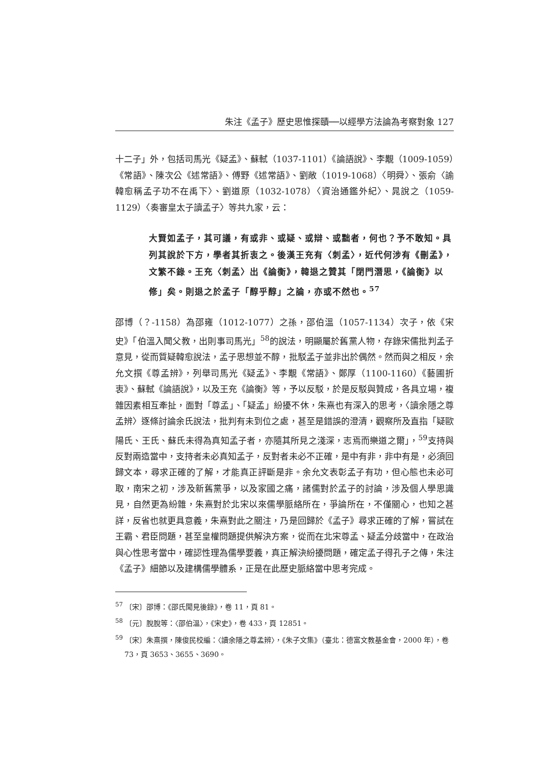朱注《孟子》歷史思惟探賾──以經學方法論為考察對象 127
十二子」外，包括司馬光《疑孟》、蘇軾（1037-1101）《論語說》、李覯（1009-1059）《常語》、陳次公《述常語》、傅野《述常語》、劉敞（1019-1068）〈明舜〉、張俞〈諭韓愈稱孟子功不在禹下〉、劉道原（1032-1078）〈資治通鑑外紀〉、晁說之（1059-1129）〈奏審皇太子讀孟子〉等共九家，云：
大賢如孟子，其可議，有或非、或疑、或辯、或黜者，何也？予不敢知。具列其說於下方，學者其折衷之。後漢王充有〈刺孟〉，近代何涉有《刪孟》，文繁不錄。王充〈刺孟〉出《論衡》，韓退之贊其「閉門潛思，《論衡》以修」矣。則退之於孟子「醇乎醇」之論，亦或不然也。<sup>57</sup>
邵博（？-1158）為邵雍（1012-1077）之孫，邵伯溫（1057-1134）次子，依《宋史》「伯溫入聞父教，出則事司馬光」<sup>58</sup>的說法，明顯屬於舊黨人物，存錄宋儒批判孟子意見，從而質疑韓愈說法，孟子思想並不醇，批駁孟子並非出於偶然。然而與之相反，余允文撰《尊孟辨》，列舉司馬光《疑孟》、李覯《常語》、鄭厚（1100-1160）《藝圃折衷》、蘇軾《論語說》，以及王充《論衡》等，予以反駁，於是反駁與贊成，各具立場，複雜因素相互牽扯，面對「尊孟」、「疑孟」紛擾不休，朱熹也有深入的思考，〈讀余隱之尊孟辨〉逐條討論余氏說法，批判有未到位之處，甚至是錯誤的澄清，觀察所及直指「疑歐陽氏、王氏、蘇氏未得為真知孟子者，亦隨其所見之淺深，志焉而樂道之爾」，<sup>59</sup>支持與反對兩造當中，支持者未必真知孟子，反對者未必不正確，是中有非，非中有是，必須回歸文本，尋求正確的了解，才能真正評斷是非。余允文表彰孟子有功，但心態也未必可取，南宋之初，涉及新舊黨爭，以及家國之痛，諸儒對於孟子的討論，涉及個人學思識見，自然更為紛雜，朱熹對於北宋以來儒學脈絡所在，爭論所在，不僅關心，也知之甚詳，反省也就更具意義，朱熹對此之關注，乃是回歸於《孟子》尋求正確的了解，嘗試在王霸、君臣問題，甚至皇權問題提供解決方案，從而在北宋尊孟、疑孟分歧當中，在政治與心性思考當中，確認性理為儒學要義，真正解決紛擾問題，確定孟子得孔子之傳，朱注《孟子》細節以及建構儒學體系，正是在此歷史脈絡當中思考完成。
<sup>57</sup> 〔宋〕邵博：《邵氏聞見後錄》，卷 11，頁 81。
<sup>58</sup> 〔元〕脫脫等：〈邵伯溫〉，《宋史》，卷 433，頁 12851。
<sup>59</sup> 〔宋〕朱熹撰，陳俊民校編：〈讀余隱之尊孟辨〉，《朱子文集》（臺北：德富文教基金會，2000 年），卷 73，頁 3653、3655、3690。